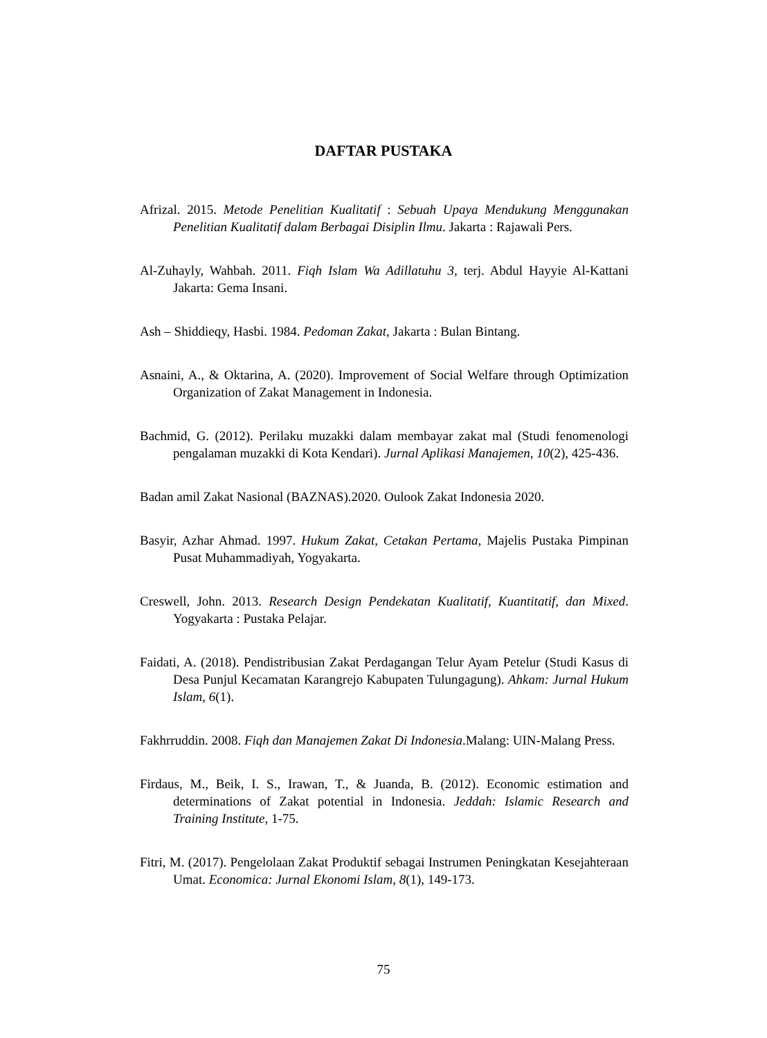DAFTAR PUSTAKA
Afrizal. 2015. Metode Penelitian Kualitatif : Sebuah Upaya Mendukung Menggunakan Penelitian Kualitatif dalam Berbagai Disiplin Ilmu. Jakarta : Rajawali Pers.
Al-Zuhayly, Wahbah. 2011. Fiqh Islam Wa Adillatuhu 3, terj. Abdul Hayyie Al-Kattani Jakarta: Gema Insani.
Ash – Shiddieqy, Hasbi. 1984. Pedoman Zakat, Jakarta : Bulan Bintang.
Asnaini, A., & Oktarina, A. (2020). Improvement of Social Welfare through Optimization Organization of Zakat Management in Indonesia.
Bachmid, G. (2012). Perilaku muzakki dalam membayar zakat mal (Studi fenomenologi pengalaman muzakki di Kota Kendari). Jurnal Aplikasi Manajemen, 10(2), 425-436.
Badan amil Zakat Nasional (BAZNAS).2020. Oulook Zakat Indonesia 2020.
Basyir, Azhar Ahmad. 1997. Hukum Zakat, Cetakan Pertama, Majelis Pustaka Pimpinan Pusat Muhammadiyah, Yogyakarta.
Creswell, John. 2013. Research Design Pendekatan Kualitatif, Kuantitatif, dan Mixed. Yogyakarta : Pustaka Pelajar.
Faidati, A. (2018). Pendistribusian Zakat Perdagangan Telur Ayam Petelur (Studi Kasus di Desa Punjul Kecamatan Karangrejo Kabupaten Tulungagung). Ahkam: Jurnal Hukum Islam, 6(1).
Fakhrruddin. 2008. Fiqh dan Manajemen Zakat Di Indonesia.Malang: UIN-Malang Press.
Firdaus, M., Beik, I. S., Irawan, T., & Juanda, B. (2012). Economic estimation and determinations of Zakat potential in Indonesia. Jeddah: Islamic Research and Training Institute, 1-75.
Fitri, M. (2017). Pengelolaan Zakat Produktif sebagai Instrumen Peningkatan Kesejahteraan Umat. Economica: Jurnal Ekonomi Islam, 8(1), 149-173.
75